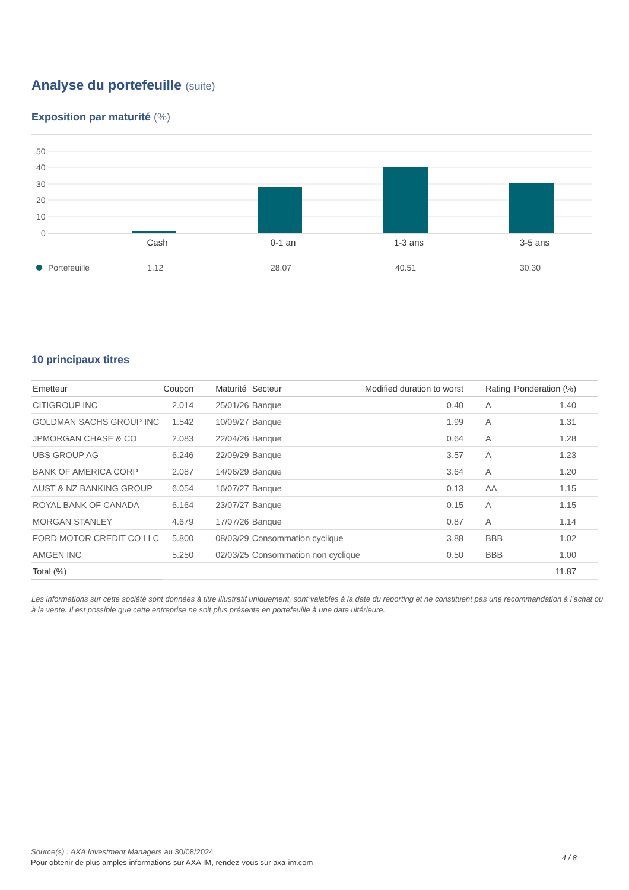Analyse du portefeuille (suite)
Exposition par maturité (%)
50
40
30
20
10
0
Cash
0-1 an
1-3 ans
3-5 ans
| Portefeuille | 1.12 | 28.07 | 40.51 | 30.30 |
10 principaux titres
| Emetteur | Coupon | Maturité | Secteur | Modified duration to worst | Rating | Ponderation (%) | |
| --- | --- | --- | --- | --- | --- | --- | --- |
| CITIGROUP INC | 2.014 | 25/01/26 | Banque | 0.40 | A | 1.40 | |
| GOLDMAN SACHS GROUP INC | 1.542 | 10/09/27 | Banque | 1.99 | A | 1.31 | |
| JPMORGAN CHASE & CO | 2.083 | 22/04/26 | Banque | 0.64 | A | 1.28 | |
| UBS GROUP AG | 6.246 | 22/09/29 | Banque | 3.57 | A | 1.23 | |
| BANK OF AMERICA CORP | 2.087 | 14/06/29 | Banque | 3.64 | A | 1.20 | |
| AUST & NZ BANKING GROUP | 6.054 | 16/07/27 | Banque | 0.13 | AA | 1.15 | |
| ROYAL BANK OF CANADA | 6.164 | 23/07/27 | Banque | 0.15 | A | 1.15 | |
| MORGAN STANLEY | 4.679 | 17/07/26 | Banque | 0.87 | A | 1.14 | |
| FORD MOTOR CREDIT CO LLC | 5.800 | 08/03/29 | Consommation cyclique | 3.88 | BBB | 1.02 | |
| AMGEN INC | 5.250 | 02/03/25 | Consommation non cyclique | 0.50 | BBB | 1.00 | |
| Total (%) | | | | | | 11.87 | |
Les informations sur cette société sont données à titre illustratif uniquement, sont valables à la date du reporting et ne constituent pas une recommandation à l’achat ou à la vente. Il est possible que cette entreprise ne soit plus présente en portefeuille à une date ultérieure.
Source(s) : AXA Investment Managers au 30/08/2024
Pour obtenir de plus amples informations sur AXA IM, rendez-vous sur axa-im.com
4 / 8